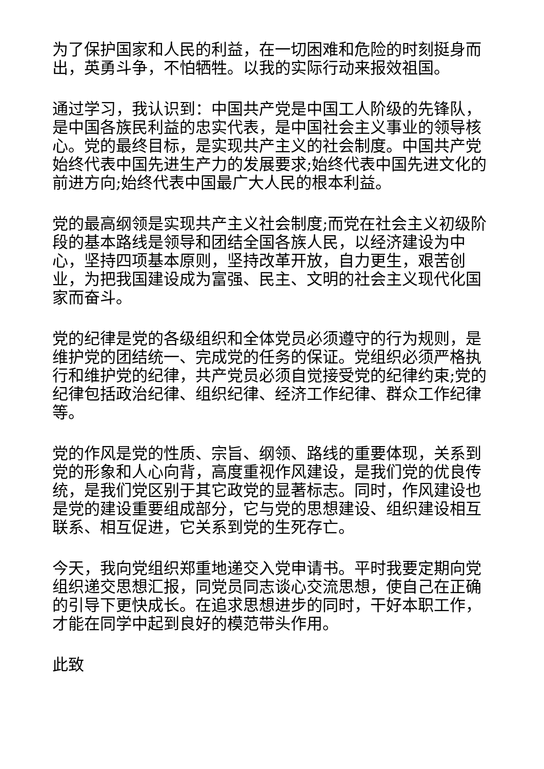为了保护国家和人民的利益，在一切困难和危险的时刻挺身而出，英勇斗争，不怕牺牲。以我的实际行动来报效祖国。
通过学习，我认识到：中国共产党是中国工人阶级的先锋队，是中国各族民利益的忠实代表，是中国社会主义事业的领导核心。党的最终目标，是实现共产主义的社会制度。中国共产党始终代表中国先进生产力的发展要求;始终代表中国先进文化的前进方向;始终代表中国最广大人民的根本利益。
党的最高纲领是实现共产主义社会制度;而党在社会主义初级阶段的基本路线是领导和团结全国各族人民，以经济建设为中心，坚持四项基本原则，坚持改革开放，自力更生，艰苦创业，为把我国建设成为富强、民主、文明的社会主义现代化国家而奋斗。
党的纪律是党的各级组织和全体党员必须遵守的行为规则，是维护党的团结统一、完成党的任务的保证。党组织必须严格执行和维护党的纪律，共产党员必须自觉接受党的纪律约束;党的纪律包括政治纪律、组织纪律、经济工作纪律、群众工作纪律等。
党的作风是党的性质、宗旨、纲领、路线的重要体现，关系到党的形象和人心向背，高度重视作风建设，是我们党的优良传统，是我们党区别于其它政党的显著标志。同时，作风建设也是党的建设重要组成部分，它与党的思想建设、组织建设相互联系、相互促进，它关系到党的生死存亡。
今天，我向党组织郑重地递交入党申请书。平时我要定期向党组织递交思想汇报，同党员同志谈心交流思想，使自己在正确的引导下更快成长。在追求思想进步的同时，干好本职工作，才能在同学中起到良好的模范带头作用。
此致